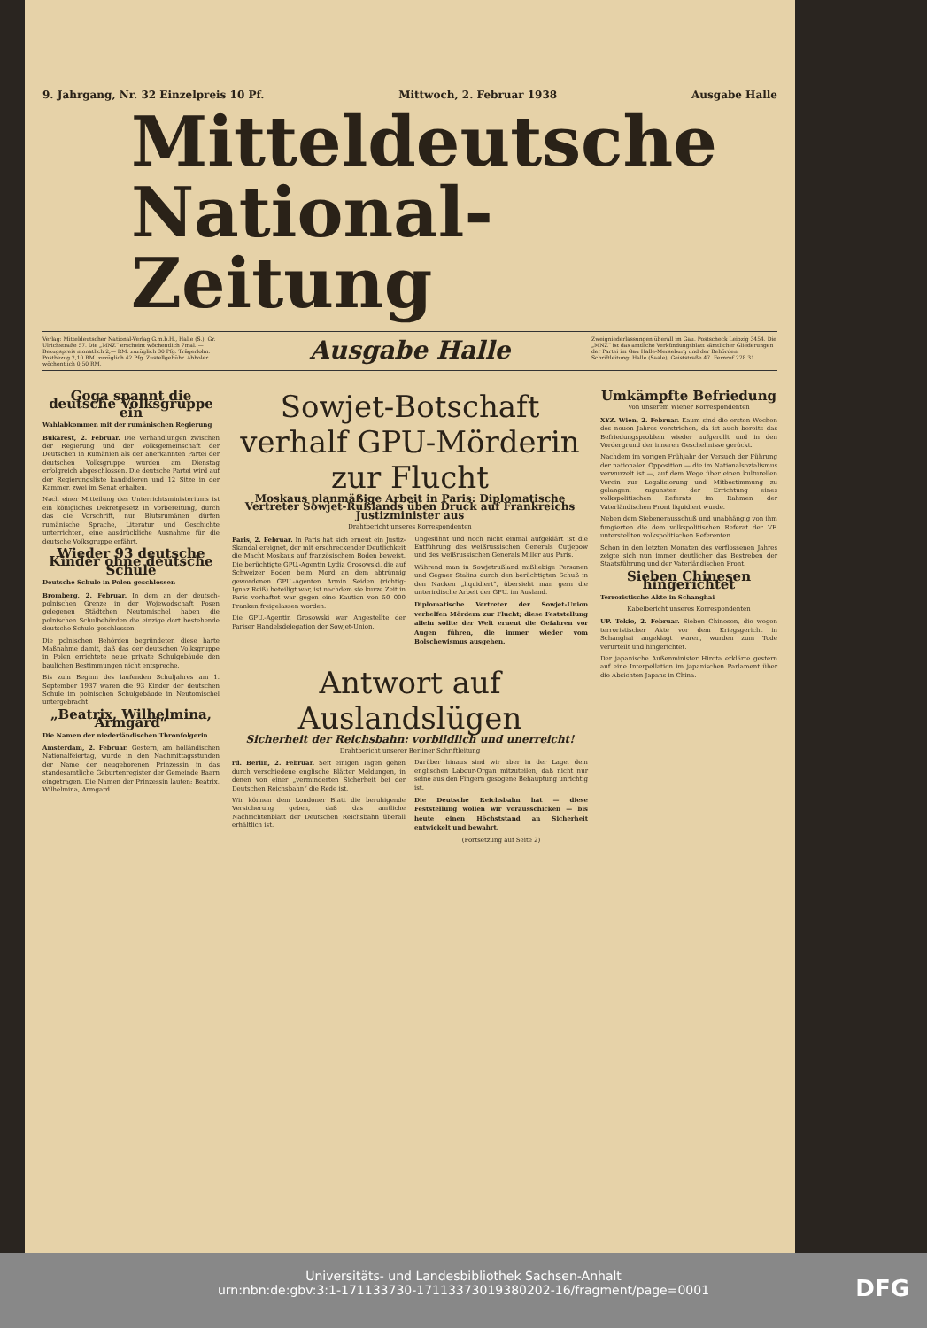9. Jahrgang, Nr. 32 Einzelpreis 10 Pf. Mittwoch, 2. Februar 1938 Ausgabe Halle
Mitteldeutsche
National-Zeitung
Verlag: Mitteldeutscher National-Verlag G.m.b.H., Halle (S.), Gr. Ulrichstraße 57. Die „MNZ“ erscheint wöchentlich 7mal. — Bezugspreis monatlich 2,— RM. zuzüglich 30 Pfg. Trägerlohn. Postbezug 2,10 RM. zuzüglich 42 Pfg. Zustellgebühr. Abholer wöchentlich 0,50 RM.
Ausgabe Halle
Zweigniederlassungen überall im Gau. Postscheck Leipzig 3454. Die „MNZ“ ist das amtliche Verkündungsblatt sämtlicher Gliederungen der Partei im Gau Halle-Merseburg und der Behörden. Schriftleitung: Halle (Saale), Geiststraße 47. Fernruf 278 31.
Goga spannt die deutsche Volksgruppe ein
Wahlabkommen mit der rumänischen Regierung
Bukarest, 2. Februar. Die Verhandlungen zwischen der Regierung und der Volksgemeinschaft der Deutschen in Rumänien als der anerkannten Partei der deutschen Volksgruppe wurden am Dienstag erfolgreich abgeschlossen. Die deutsche Partei wird auf der Regierungsliste kandidieren und 12 Sitze in der Kammer, zwei im Senat erhalten.
Nach einer Mitteilung des Unterrichtsministeriums ist ein königliches Dekretgesetz in Vorbereitung, durch das die Vorschrift, nur Blutsrumänen dürfen rumänische Sprache, Literatur und Geschichte unterrichten, eine ausdrückliche Ausnahme für die deutsche Volksgruppe erfährt.
Wieder 93 deutsche Kinder ohne deutsche Schule
Deutsche Schule in Polen geschlossen
Bromberg, 2. Februar. In dem an der deutsch-polnischen Grenze in der Wojewodschaft Posen gelegenen Städtchen Neutomischel haben die polnischen Schulbehörden die einzige dort bestehende deutsche Schule geschlossen.
Die polnischen Behörden begründeten diese harte Maßnahme damit, daß das der deutschen Volksgruppe in Polen errichtete neue private Schulgebäude den baulichen Bestimmungen nicht entspreche.
Bis zum Beginn des laufenden Schuljahres am 1. September 1937 waren die 93 Kinder der deutschen Schule im polnischen Schulgebäude in Neutomischel untergebracht.
„Beatrix, Wilhelmina, Armgard“
Die Namen der niederländischen Thronfolgerin
Amsterdam, 2. Februar. Gestern, am holländischen Nationalfeiertag, wurde in den Nachmittagsstunden der Name der neugeborenen Prinzessin in das standesamtliche Geburtenregister der Gemeinde Baarn eingetragen. Die Namen der Prinzessin lauten: Beatrix, Wilhelmina, Armgard.
Sowjet-Botschaft verhalf GPU-Mörderin zur Flucht
Moskaus planmäßige Arbeit in Paris: Diplomatische Vertreter Sowjet-Rußlands üben Druck auf Frankreichs Justizminister aus
Drahtbericht unseres Korrespondenten
Paris, 2. Februar. In Paris hat sich erneut ein Justiz-Skandal ereignet, der mit erschreckender Deutlichkeit die Macht Moskaus auf französischem Boden beweist. Die berüchtigte GPU.-Agentin Lydia Grosowski, die auf Schweizer Boden beim Mord an dem abtrünnig gewordenen GPU.-Agenten Armin Seiden (richtig: Ignaz Reiß) beteiligt war, ist nachdem sie kurze Zeit in Paris verhaftet war gegen eine Kaution von 50 000 Franken freigelassen worden.
Die GPU.-Agentin Grosowski war Angestellte der Pariser Handelsdelegation der Sowjet-Union.
Ungesühnt und noch nicht einmal aufgeklärt ist die Entführung des weißrussischen Generals Cutjepow und des weißrussischen Generals Miller aus Paris.
Während man in Sowjetrußland mißliebige Personen und Gegner Stalins durch den berüchtigten Schuß in den Nacken „liquidiert“, übersieht man gern die unterirdische Arbeit der GPU. im Ausland.
Diplomatische Vertreter der Sowjet-Union verhelfen Mördern zur Flucht; diese Feststellung allein sollte der Welt erneut die Gefahren vor Augen führen, die immer wieder vom Bolschewismus ausgehen.
Antwort auf Auslandslügen
Sicherheit der Reichsbahn: vorbildlich und unerreicht!
Drahtbericht unserer Berliner Schriftleitung
rd. Berlin, 2. Februar. Seit einigen Tagen gehen durch verschiedene englische Blätter Meldungen, in denen von einer „verminderten Sicherheit bei der Deutschen Reichsbahn“ die Rede ist.
Wir können dem Londoner Blatt die beruhigende Versicherung geben, daß das amtliche Nachrichtenblatt der Deutschen Reichsbahn überall erhältlich ist.
Darüber hinaus sind wir aber in der Lage, dem englischen Labour-Organ mitzuteilen, daß nicht nur seine aus den Fingern gesogene Behauptung unrichtig ist.
Die Deutsche Reichsbahn hat — diese Feststellung wollen wir vorausschicken — bis heute einen Höchststand an Sicherheit entwickelt und bewahrt.
(Fortsetzung auf Seite 2)
Umkämpfte Befriedung
Von unserem Wiener Korrespondenten
XYZ. Wien, 2. Februar. Kaum sind die ersten Wochen des neuen Jahres verstrichen, da ist auch bereits das Befriedungsproblem wieder aufgerollt und in den Vordergrund der inneren Geschehnisse gerückt.
Nachdem im vorigen Frühjahr der Versuch der Führung der nationalen Opposition — die im Nationalsozialismus verwurzelt ist —, auf dem Wege über einen kulturellen Verein zur Legalisierung und Mitbestimmung zu gelangen, zugunsten der Errichtung eines volkspolitischen Referats im Rahmen der Vaterländischen Front liquidiert wurde.
Neben dem Siebenerausschuß und unabhängig von ihm fungierten die dem volkspolitischen Referat der VF. unterstellten volkspolitischen Referenten.
Schon in den letzten Monaten des verflossenen Jahres zeigte sich nun immer deutlicher das Bestreben der Staatsführung und der Vaterländischen Front.
Sieben Chinesen hingerichtet
Terroristische Akte in Schanghai
Kabelbericht unseres Korrespondenten
UP. Tokio, 2. Februar. Sieben Chinesen, die wegen terroristischer Akte vor dem Kriegsgericht in Schanghai angeklagt waren, wurden zum Tode verurteilt und hingerichtet.
Der japanische Außenminister Hirota erklärte gestern auf eine Interpellation im japanischen Parlament über die Absichten Japans in China.
Universitäts- und Landesbibliothek Sachsen-Anhalt
urn:nbn:de:gbv:3:1-171133730-171133730193802​02-16/fragment/page=0001
DFG